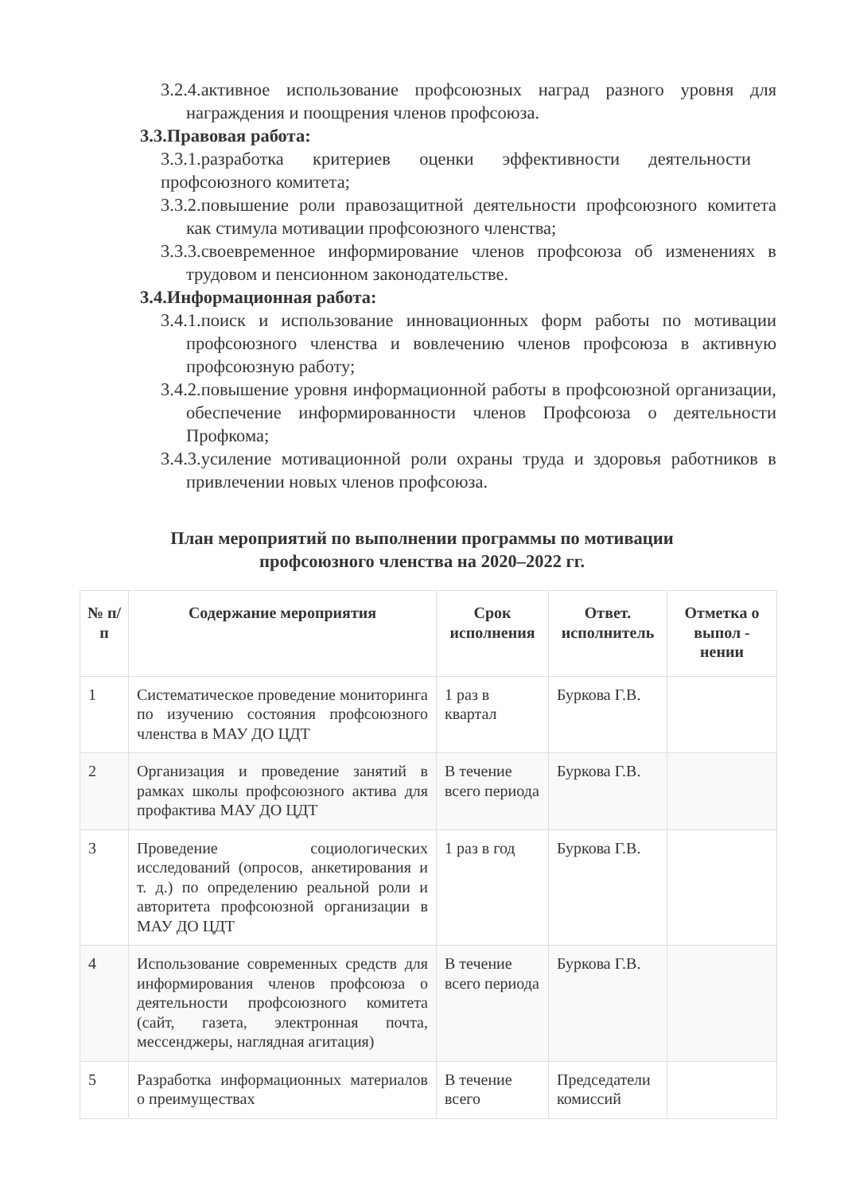3.2.4.активное использование профсоюзных наград разного уровня для награждения и поощрения членов профсоюза.
3.3.Правовая работа:
3.3.1.разработка критериев оценки эффективности деятельности профсоюзного комитета;
3.3.2.повышение роли правозащитной деятельности профсоюзного комитета как стимула мотивации профсоюзного членства;
3.3.3.своевременное информирование членов профсоюза об изменениях в трудовом и пенсионном законодательстве.
3.4.Информационная работа:
3.4.1.поиск и использование инновационных форм работы по мотивации профсоюзного членства и вовлечению членов профсоюза в активную профсоюзную работу;
3.4.2.повышение уровня информационной работы в профсоюзной организации, обеспечение информированности членов Профсоюза о деятельности Профкома;
3.4.3.усиление мотивационной роли охраны труда и здоровья работников в привлечении новых членов профсоюза.
План мероприятий по выполнении программы по мотивации
профсоюзного членства на 2020–2022 гг.
| № п/п | Содержание мероприятия | Срок исполнения | Ответ. исполнитель | Отметка о выпол - нении |
| --- | --- | --- | --- | --- |
| 1 | Систематическое проведение мониторинга по изучению состояния профсоюзного членства в МАУ ДО ЦДТ | 1 раз в квартал | Буркова Г.В. | |
| 2 | Организация и проведение занятий в рамках школы профсоюзного актива для профактива МАУ ДО ЦДТ | В течение всего периода | Буркова Г.В. | |
| 3 | Проведение социологических исследований (опросов, анкетирования и т. д.) по определению реальной роли и авторитета профсоюзной организации в МАУ ДО ЦДТ | 1 раз в год | Буркова Г.В. | |
| 4 | Использование современных средств для информирования членов профсоюза о деятельности профсоюзного комитета (сайт, газета, электронная почта, мессенджеры, наглядная агитация) | В течение всего периода | Буркова Г.В. | |
| 5 | Разработка информационных материалов о преимуществах | В течение всего | Председатели комиссий | |